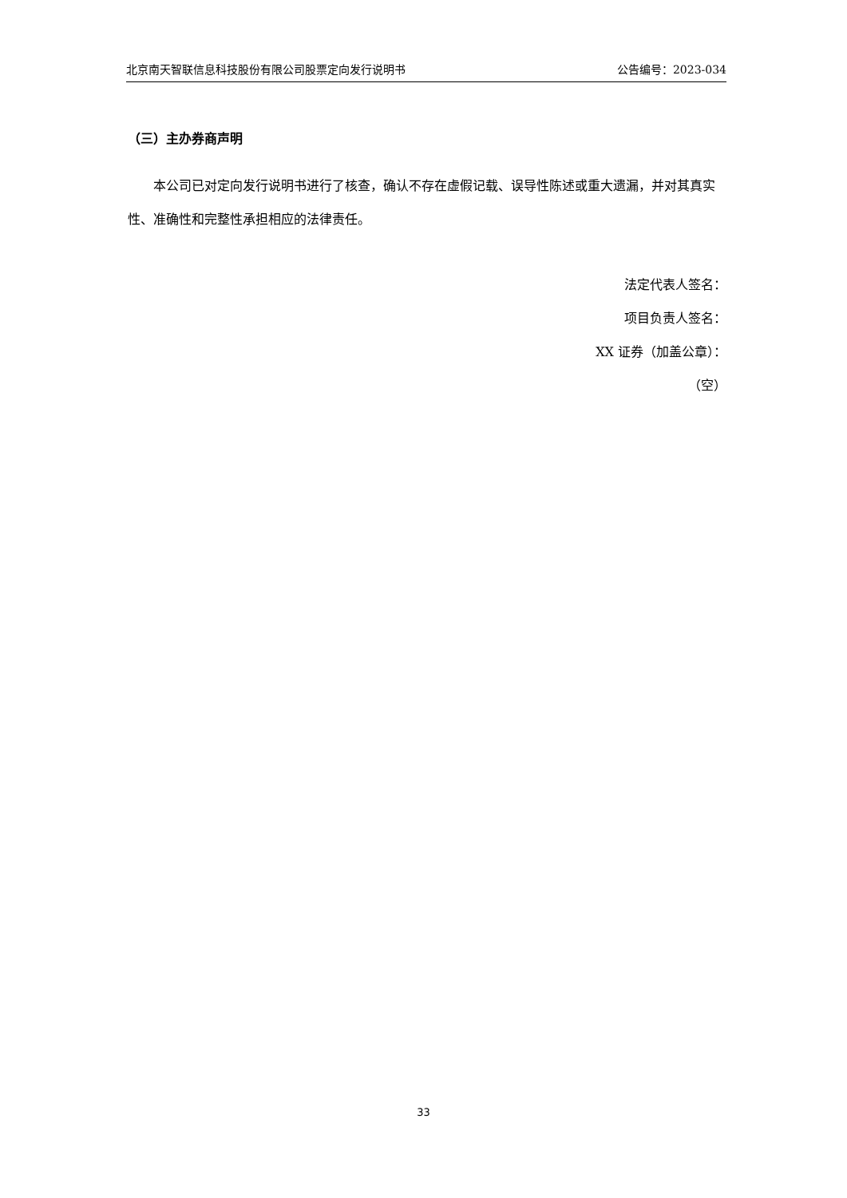北京南天智联信息科技股份有限公司股票定向发行说明书 公告编号：2023-034
（三）主办券商声明
本公司已对定向发行说明书进行了核查，确认不存在虚假记载、误导性陈述或重大遗漏，并对其真实性、准确性和完整性承担相应的法律责任。
法定代表人签名：
项目负责人签名：
XX 证券（加盖公章）：
（空）
33